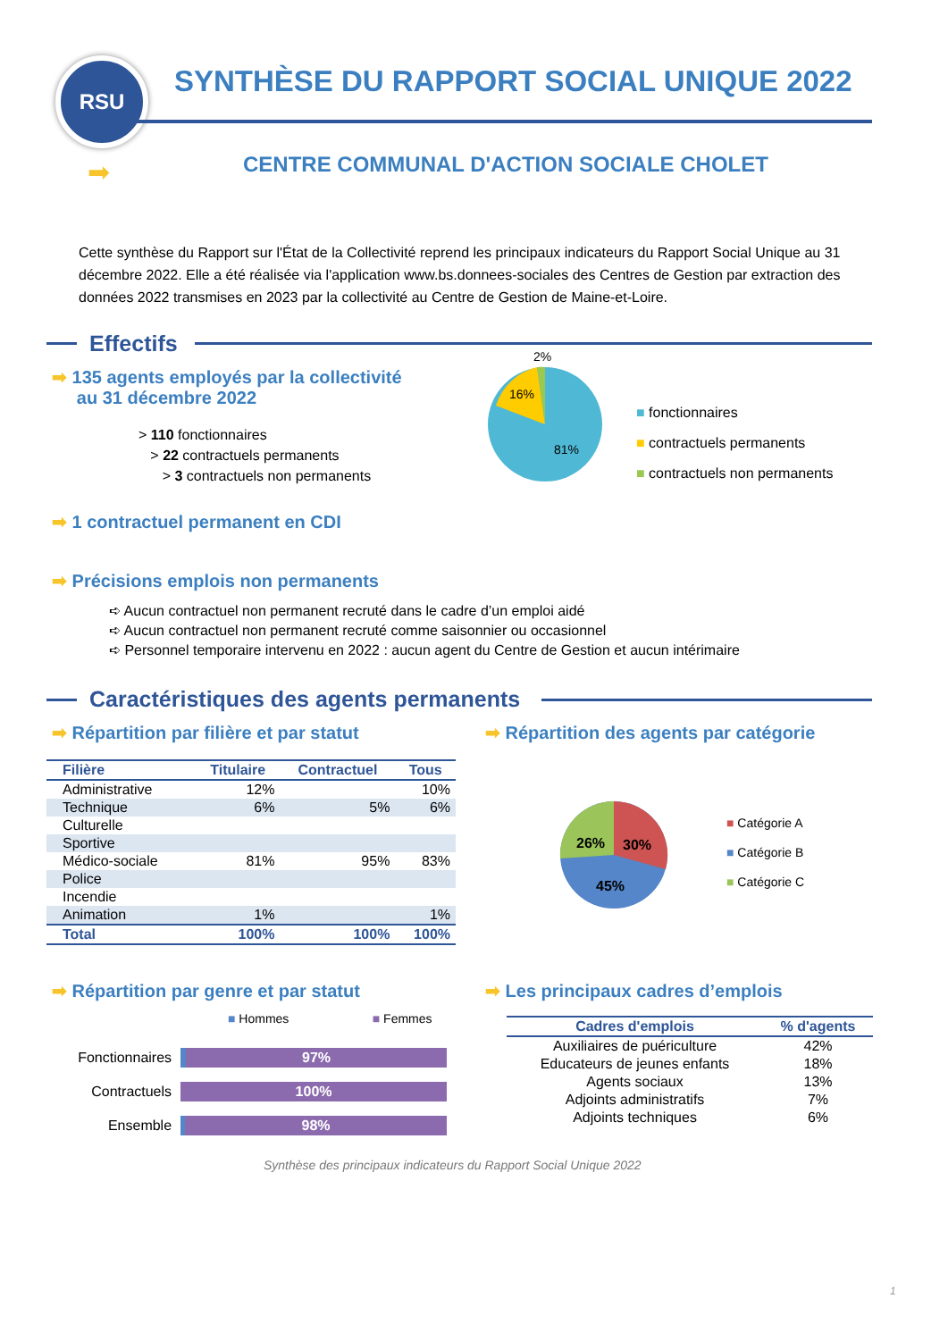RSU
SYNTHÈSE DU RAPPORT SOCIAL UNIQUE 2022
➡
CENTRE COMMUNAL D'ACTION SOCIALE CHOLET
Cette synthèse du Rapport sur l'État de la Collectivité reprend les principaux indicateurs du Rapport Social Unique au 31 décembre 2022. Elle a été réalisée via l'application www.bs.donnees-sociales des Centres de Gestion par extraction des données 2022 transmises en 2023 par la collectivité au Centre de Gestion de Maine-et-Loire.
Effectifs
➡ 135 agents employés par la collectivité
au 31 décembre 2022
> 110 fonctionnaires
> 22 contractuels permanents
> 3 contractuels non permanents
2%
16%
81%
■ fonctionnaires
■ contractuels permanents
■ contractuels non permanents
➡ 1 contractuel permanent en CDI
➡ Précisions emplois non permanents
➪ Aucun contractuel non permanent recruté dans le cadre d’un emploi aidé
➪ Aucun contractuel non permanent recruté comme saisonnier ou occasionnel
➪ Personnel temporaire intervenu en 2022 : aucun agent du Centre de Gestion et aucun intérimaire
Caractéristiques des agents permanents
➡ Répartition par filière et par statut
➡ Répartition des agents par catégorie
| Filière | Titulaire | Contractuel | Tous |
| --- | --- | --- | --- |
| Administrative | 12% | | 10% |
| Technique | 6% | 5% | 6% |
| Culturelle | | | |
| Sportive | | | |
| Médico-sociale | 81% | 95% | 83% |
| Police | | | |
| Incendie | | | |
| Animation | 1% | | 1% |
| Total | 100% | 100% | 100% |
26%
30%
45%
■ Catégorie A
■ Catégorie B
■ Catégorie C
➡ Répartition par genre et par statut
➡ Les principaux cadres d’emplois
■ Hommes ■ Femmes
Fonctionnaires
97%
Contractuels
100%
Ensemble
98%
| Cadres d'emplois | % d'agents |
| --- | --- |
| Auxiliaires de puériculture | 42% |
| Educateurs de jeunes enfants | 18% |
| Agents sociaux | 13% |
| Adjoints administratifs | 7% |
| Adjoints techniques | 6% |
Synthèse des principaux indicateurs du Rapport Social Unique 2022
1